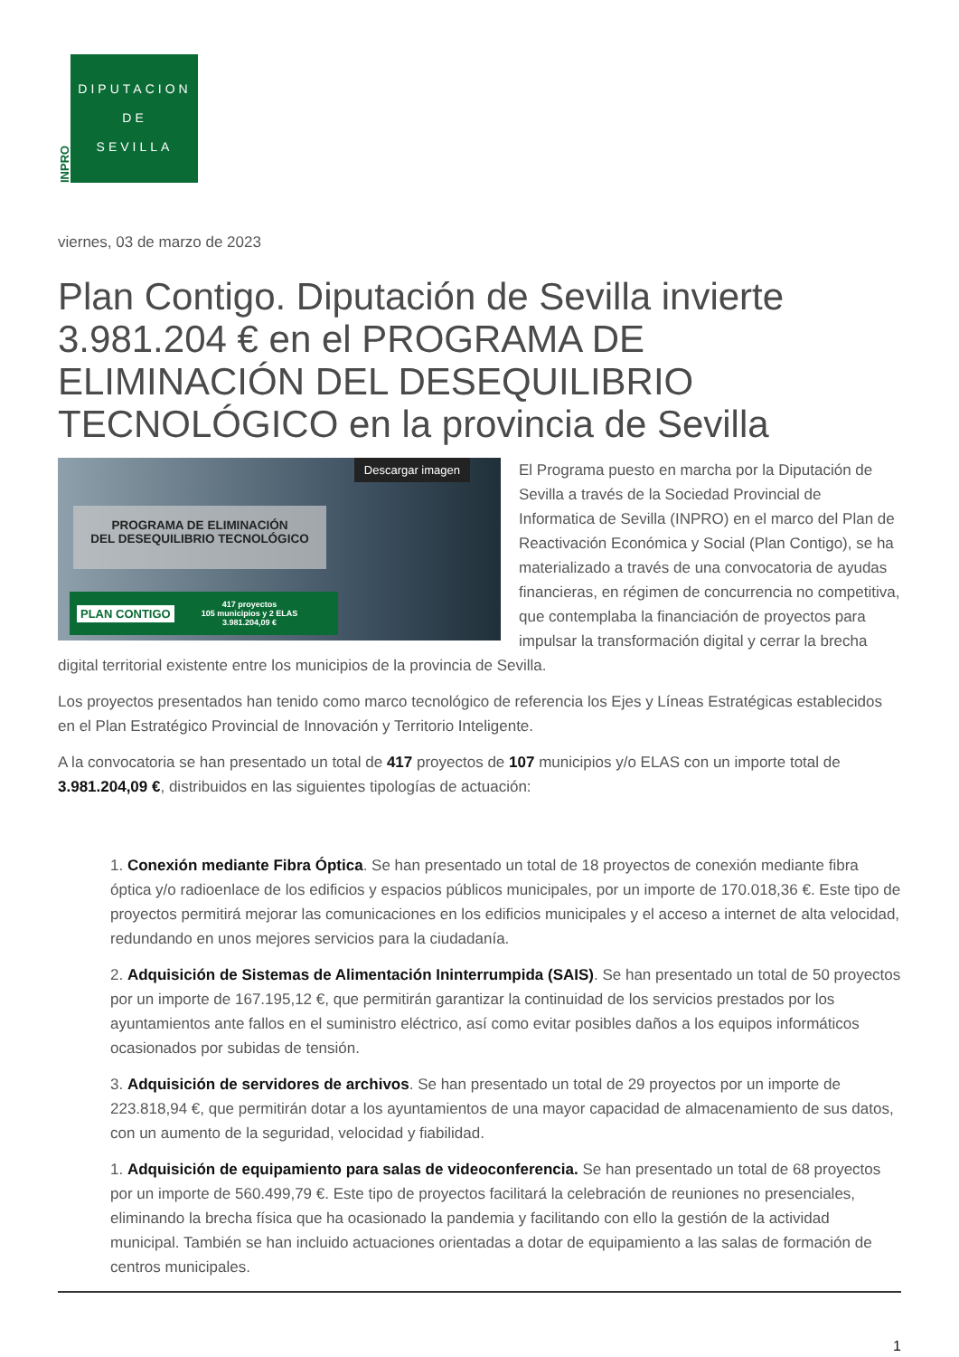INPRO
DIPUTACION
DE
SEVILLA
viernes, 03 de marzo de 2023
Plan Contigo. Diputación de Sevilla invierte 3.981.204 € en el PROGRAMA DE ELIMINACIÓN DEL DESEQUILIBRIO TECNOLÓGICO en la provincia de Sevilla
Descargar imagen
PROGRAMA DE ELIMINACIÓN
DEL DESEQUILIBRIO TECNOLÓGICO
PLAN CONTIGO 417 proyectos
105 municipios y 2 ELAS
3.981.204,09 €
El Programa puesto en marcha por la Diputación de Sevilla a través de la Sociedad Provincial de Informatica de Sevilla (INPRO) en el marco del Plan de Reactivación Económica y Social (Plan Contigo), se ha materializado a través de una convocatoria de ayudas financieras, en régimen de concurrencia no competitiva, que contemplaba la financiación de proyectos para impulsar la transformación digital y cerrar la brecha digital territorial existente entre los municipios de la provincia de Sevilla.
Los proyectos presentados han tenido como marco tecnológico de referencia los Ejes y Líneas Estratégicas establecidos en el Plan Estratégico Provincial de Innovación y Territorio Inteligente.
A la convocatoria se han presentado un total de 417 proyectos de 107 municipios y/o ELAS con un importe total de 3.981.204,09 €, distribuidos en las siguientes tipologías de actuación:
1. Conexión mediante Fibra Óptica. Se han presentado un total de 18 proyectos de conexión mediante fibra óptica y/o radioenlace de los edificios y espacios públicos municipales, por un importe de 170.018,36 €. Este tipo de proyectos permitirá mejorar las comunicaciones en los edificios municipales y el acceso a internet de alta velocidad, redundando en unos mejores servicios para la ciudadanía.
2. Adquisición de Sistemas de Alimentación Ininterrumpida (SAIS). Se han presentado un total de 50 proyectos por un importe de 167.195,12 €, que permitirán garantizar la continuidad de los servicios prestados por los ayuntamientos ante fallos en el suministro eléctrico, así como evitar posibles daños a los equipos informáticos ocasionados por subidas de tensión.
3. Adquisición de servidores de archivos. Se han presentado un total de 29 proyectos por un importe de 223.818,94 €, que permitirán dotar a los ayuntamientos de una mayor capacidad de almacenamiento de sus datos, con un aumento de la seguridad, velocidad y fiabilidad.
1. Adquisición de equipamiento para salas de videoconferencia. Se han presentado un total de 68 proyectos por un importe de 560.499,79 €. Este tipo de proyectos facilitará la celebración de reuniones no presenciales, eliminando la brecha física que ha ocasionado la pandemia y facilitando con ello la gestión de la actividad municipal. También se han incluido actuaciones orientadas a dotar de equipamiento a las salas de formación de centros municipales.
1